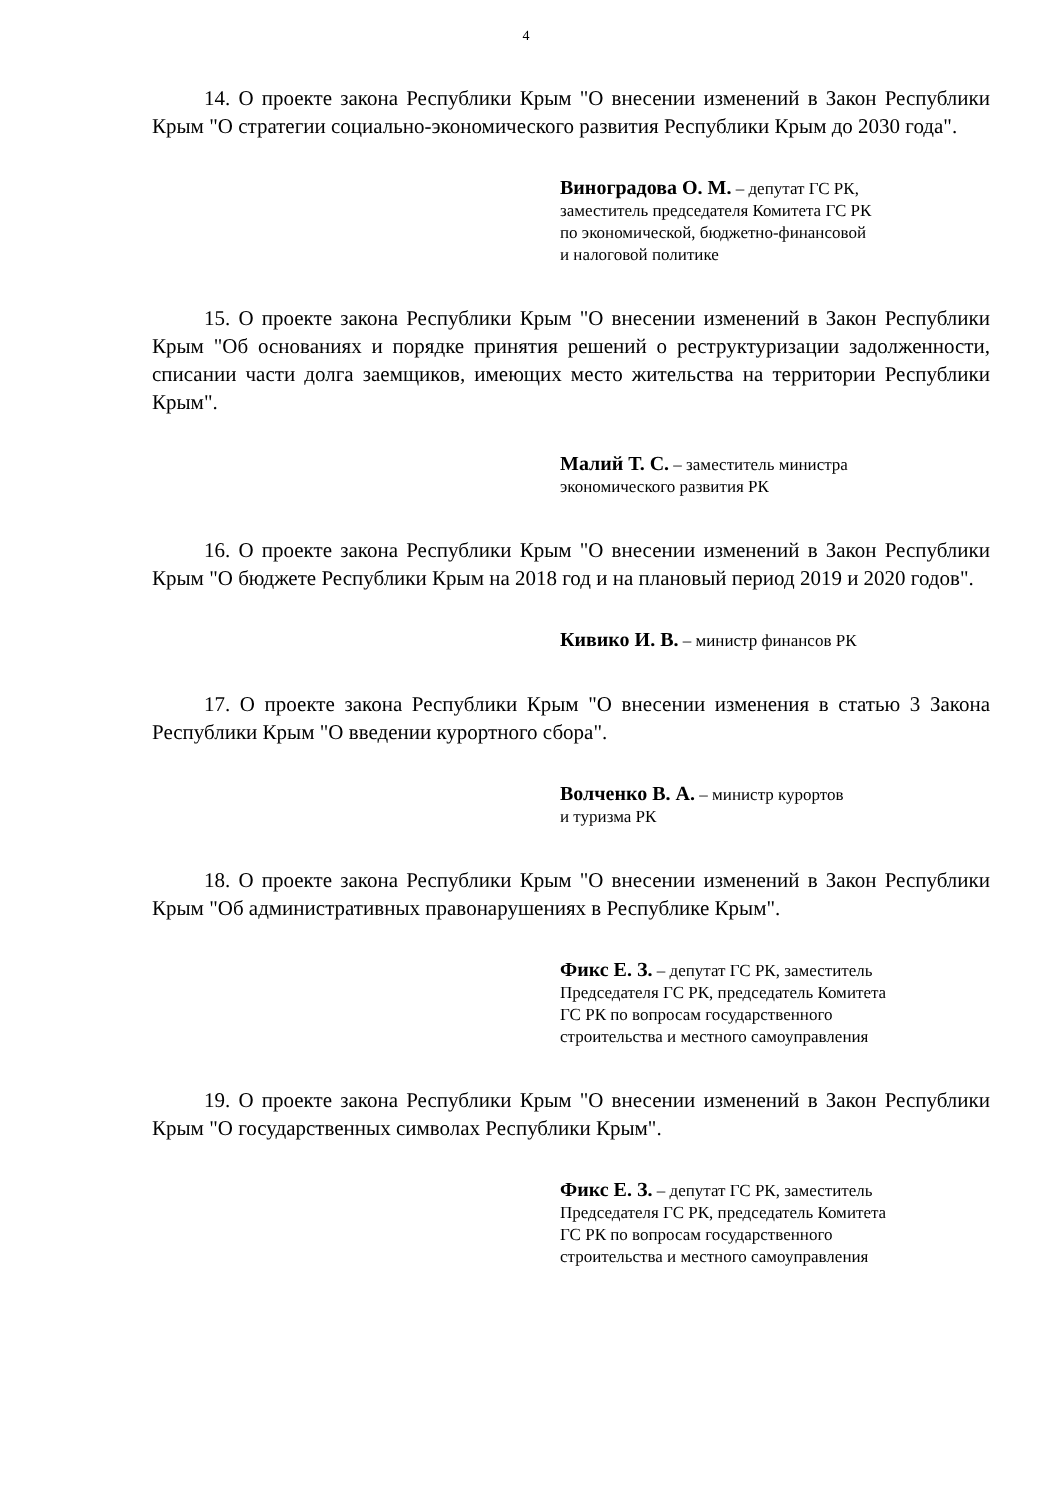4
14. О проекте закона Республики Крым "О внесении изменений в Закон Республики Крым "О стратегии социально-экономического развития Республики Крым до 2030 года".
Виноградова О. М. – депутат ГС РК,
заместитель председателя Комитета ГС РК
по экономической, бюджетно-финансовой
и налоговой политике
15. О проекте закона Республики Крым "О внесении изменений в Закон Республики Крым "Об основаниях и порядке принятия решений о реструктуризации задолженности, списании части долга заемщиков, имеющих место жительства на территории Республики Крым".
Малий Т. С. – заместитель министра
экономического развития РК
16. О проекте закона Республики Крым "О внесении изменений в Закон Республики Крым "О бюджете Республики Крым на 2018 год и на плановый период 2019 и 2020 годов".
Кивико И. В. – министр финансов РК
17. О проекте закона Республики Крым "О внесении изменения в статью 3 Закона Республики Крым "О введении курортного сбора".
Волченко В. А. – министр курортов
и туризма РК
18. О проекте закона Республики Крым "О внесении изменений в Закон Республики Крым "Об административных правонарушениях в Республике Крым".
Фикс Е. З. – депутат ГС РК, заместитель
Председателя ГС РК, председатель Комитета
ГС РК по вопросам государственного
строительства и местного самоуправления
19. О проекте закона Республики Крым "О внесении изменений в Закон Республики Крым "О государственных символах Республики Крым".
Фикс Е. З. – депутат ГС РК, заместитель
Председателя ГС РК, председатель Комитета
ГС РК по вопросам государственного
строительства и местного самоуправления